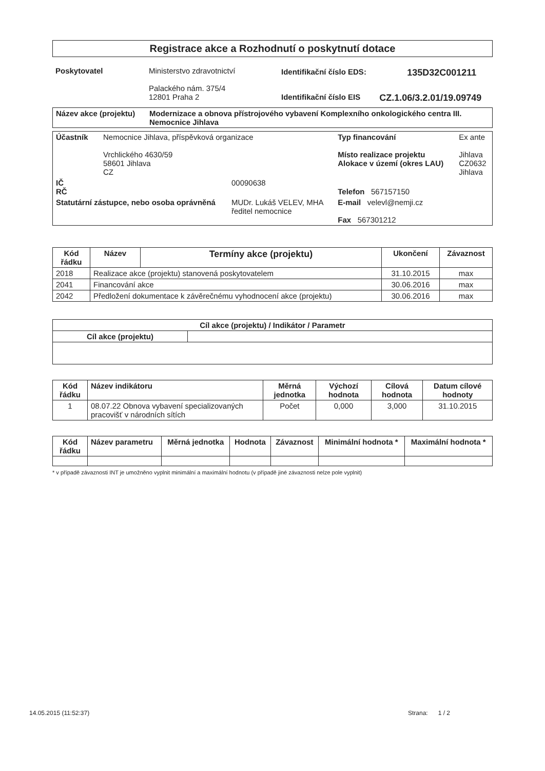Registrace akce a Rozhodnutí o poskytnutí dotace
| Poskytovatel | Ministerstvo zdravotnictví Palackého nám. 375/4 12801 Praha 2 | / Identifikační číslo EDS: / 135D32C001211 / / Identifikační číslo EIS / CZ.1.06/3.2.01/19.09749 / |
| Název akce (projektu) | Modernizace a obnova přístrojového vybavení Komplexního onkologického centra III. Nemocnice Jihlava |
| Účastník | Nemocnice Jihlava, příspěvková organizace Vrchlického 4630/59 58601 Jihlava CZ | | Typ financování Místo realizace projektu Alokace v území (okres LAU) | Ex ante Jihlava CZ0632 Jihlava |
| IČ RČ | | 00090638 | Telefon 567157150 | |
| Statutární zástupce, nebo osoba oprávněná | | MUDr. Lukáš VELEV, MHA ředitel nemocnice | E-mail velevl@nemji.cz Fax 567301212 | |
| Kód řádku | Název | Termíny akce (projektu) | Ukončení | Závaznost |
| --- | --- | --- | --- | --- |
| 2018 | Realizace akce (projektu) stanovená poskytovatelem | | 31.10.2015 | max |
| 2041 | Financování akce | | 30.06.2016 | max |
| 2042 | Předložení dokumentace k závěrečnému vyhodnocení akce (projektu) | | 30.06.2016 | max |
| Cíl akce (projektu) / Indikátor / Parametr | |
| --- | --- |
| Cíl akce (projektu) | |
| Kód řádku | Název indikátoru | Měrná jednotka | Výchozí hodnota | Cílová hodnota | Datum cílové hodnoty |
| --- | --- | --- | --- | --- | --- |
| 1 | 08.07.22 Obnova vybavení specializovaných pracovišť v národních sítích | Počet | 0,000 | 3,000 | 31.10.2015 |
| Kód řádku | Název parametru | Měrná jednotka | Hodnota | Závaznost | Minimální hodnota * | Maximální hodnota * |
| --- | --- | --- | --- | --- | --- | --- |
* v případě závaznosti INT je umožněno vyplnit minimální a maximální hodnotu (v případě jiné závaznosti nelze pole vyplnit)
14.05.2015 (11:52:37) Strana: 1 / 2